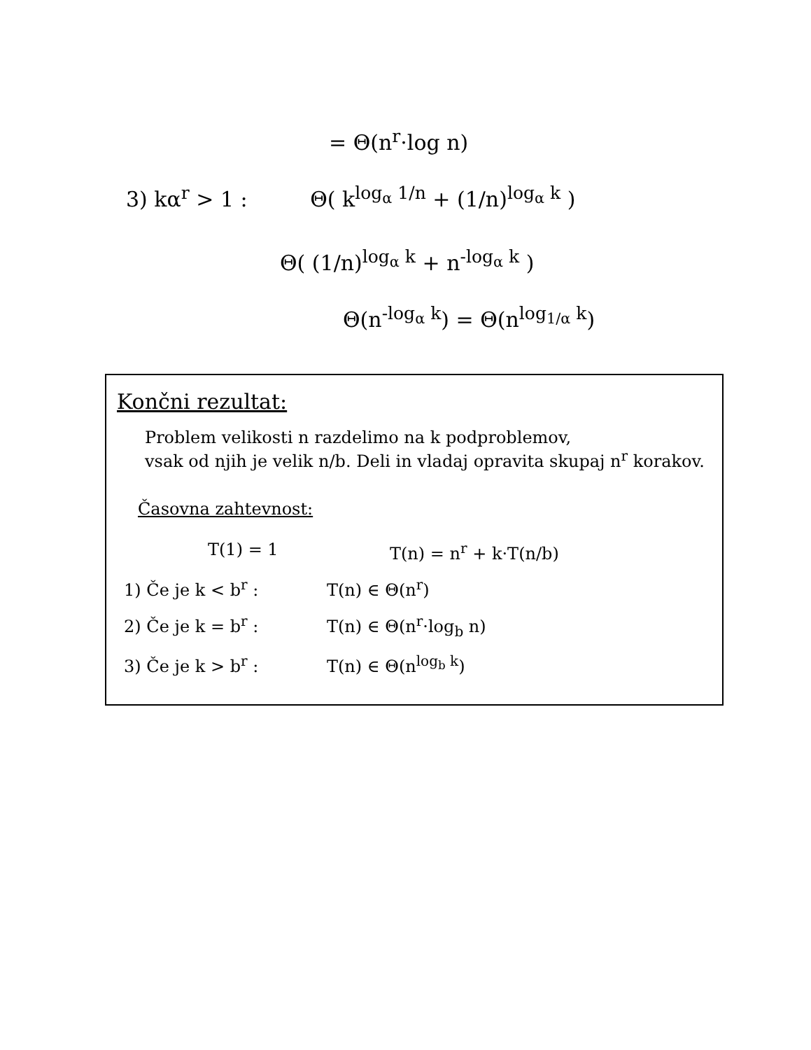= Θ(n<sup>r</sup>·log n)
3) kα<sup>r</sup> > 1 : Θ( k<sup>log<sub>α</sub> 1/n</sup> + (1/n)<sup>log<sub>α</sub> k</sup> )
Θ( (1/n)<sup>log<sub>α</sub> k</sup> + n<sup>-log<sub>α</sub> k</sup> )
Θ(n<sup>-log<sub>α</sub> k</sup>) = Θ(n<sup>log<sub>1/α</sub> k</sup>)
Končni rezultat:
Problem velikosti n razdelimo na k podproblemov,
vsak od njih je velik n/b. Deli in vladaj opravita skupaj n<sup>r</sup> korakov.
Časovna zahtevnost:
T(1) = 1 T(n) = n<sup>r</sup> + k·T(n/b)
1) Če je k < b<sup>r</sup> : T(n) ∈ Θ(n<sup>r</sup>)
2) Če je k = b<sup>r</sup> : T(n) ∈ Θ(n<sup>r</sup>·log<sub>b</sub> n)
3) Če je k > b<sup>r</sup> : T(n) ∈ Θ(n<sup>log<sub>b</sub> k</sup>)